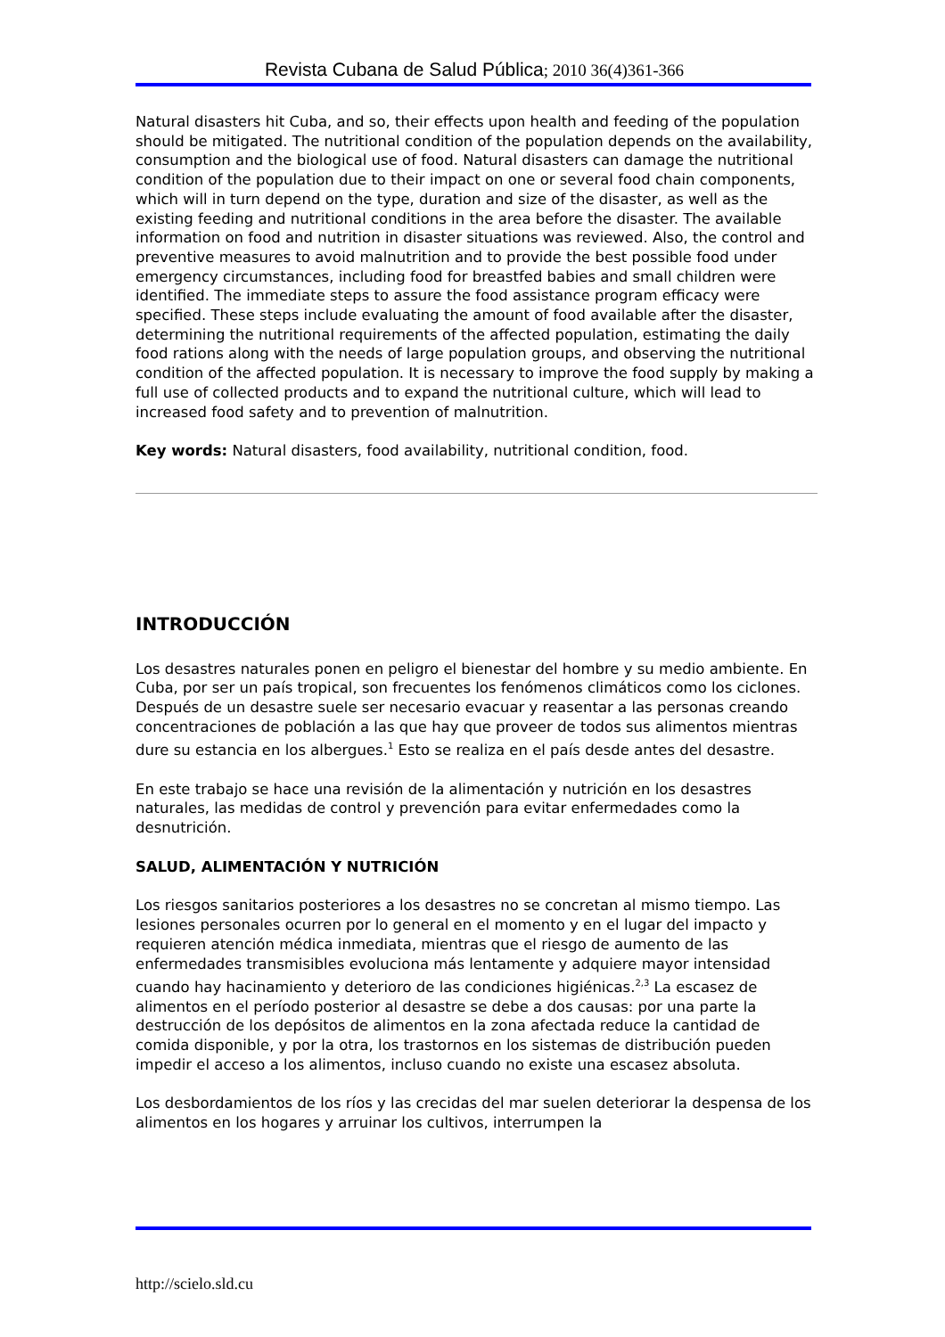Revista Cubana de Salud Pública; 2010 36(4)361-366
Natural disasters hit Cuba, and so, their effects upon health and feeding of the population should be mitigated. The nutritional condition of the population depends on the availability, consumption and the biological use of food. Natural disasters can damage the nutritional condition of the population due to their impact on one or several food chain components, which will in turn depend on the type, duration and size of the disaster, as well as the existing feeding and nutritional conditions in the area before the disaster. The available information on food and nutrition in disaster situations was reviewed. Also, the control and preventive measures to avoid malnutrition and to provide the best possible food under emergency circumstances, including food for breastfed babies and small children were identified. The immediate steps to assure the food assistance program efficacy were specified. These steps include evaluating the amount of food available after the disaster, determining the nutritional requirements of the affected population, estimating the daily food rations along with the needs of large population groups, and observing the nutritional condition of the affected population. It is necessary to improve the food supply by making a full use of collected products and to expand the nutritional culture, which will lead to increased food safety and to prevention of malnutrition.
Key words: Natural disasters, food availability, nutritional condition, food.
INTRODUCCIÓN
Los desastres naturales ponen en peligro el bienestar del hombre y su medio ambiente. En Cuba, por ser un país tropical, son frecuentes los fenómenos climáticos como los ciclones. Después de un desastre suele ser necesario evacuar y reasentar a las personas creando concentraciones de población a las que hay que proveer de todos sus alimentos mientras dure su estancia en los albergues.<sup>1</sup> Esto se realiza en el país desde antes del desastre.
En este trabajo se hace una revisión de la alimentación y nutrición en los desastres naturales, las medidas de control y prevención para evitar enfermedades como la desnutrición.
SALUD, ALIMENTACIÓN Y NUTRICIÓN
Los riesgos sanitarios posteriores a los desastres no se concretan al mismo tiempo. Las lesiones personales ocurren por lo general en el momento y en el lugar del impacto y requieren atención médica inmediata, mientras que el riesgo de aumento de las enfermedades transmisibles evoluciona más lentamente y adquiere mayor intensidad cuando hay hacinamiento y deterioro de las condiciones higiénicas.<sup>2,3</sup> La escasez de alimentos en el período posterior al desastre se debe a dos causas: por una parte la destrucción de los depósitos de alimentos en la zona afectada reduce la cantidad de comida disponible, y por la otra, los trastornos en los sistemas de distribución pueden impedir el acceso a los alimentos, incluso cuando no existe una escasez absoluta.
Los desbordamientos de los ríos y las crecidas del mar suelen deteriorar la despensa de los alimentos en los hogares y arruinar los cultivos, interrumpen la
http://scielo.sld.cu